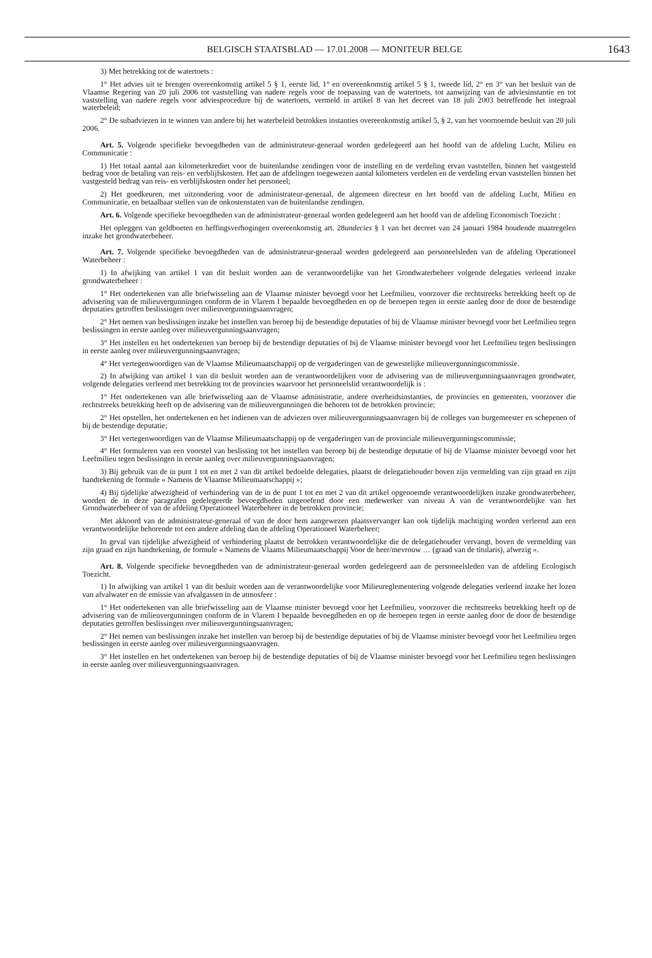BELGISCH STAATSBLAD — 17.01.2008 — MONITEUR BELGE
1643
3) Met betrekking tot de watertoets :
1° Het advies uit te brengen overeenkomstig artikel 5 § 1, eerste lid, 1° en overeenkomstig artikel 5 § 1, tweede lid, 2° en 3° van het besluit van de Vlaamse Regering van 20 juli 2006 tot vaststelling van nadere regels voor de toepassing van de watertoets, tot aanwijzing van de adviesinstantie en tot vaststelling van nadere regels voor adviesprocedure bij de watertoets, vermeld in artikel 8 van het decreet van 18 juli 2003 betreffende het integraal waterbeleid;
2° De subadviezen in te winnen van andere bij het waterbeleid betrokken instanties overeenkomstig artikel 5, § 2, van het voornoemde besluit van 20 juli 2006.
Art. 5. Volgende specifieke bevoegdheden van de administrateur-generaal worden gedelegeerd aan het hoofd van de afdeling Lucht, Milieu en Communicatie :
1) Het totaal aantal aan kilometerkrediet voor de buitenlandse zendingen voor de instelling en de verdeling ervan vaststellen, binnen het vastgesteld bedrag voor de betaling van reis- en verblijfskosten. Het aan de afdelingen toegewezen aantal kilometers verdelen en de verdeling ervan vaststellen binnen het vastgesteld bedrag van reis- en verblijfskosten onder het personeel;
2) Het goedkeuren, met uitzondering voor de administrateur-generaal, de algemeen directeur en het hoofd van de afdeling Lucht, Milieu en Communicatie, en betaalbaar stellen van de onkostenstaten van de buitenlandse zendingen.
Art. 6. Volgende specifieke bevoegdheden van de administrateur-generaal worden gedelegeerd aan het hoofd van de afdeling Economisch Toezicht :
Het opleggen van geldboeten en heffingsverhogingen overeenkomstig art. 28undecies § 1 van het decreet van 24 januari 1984 houdende maatregelen inzake het grondwaterbeheer.
Art. 7. Volgende specifieke bevoegdheden van de administrateur-generaal worden gedelegeerd aan personeelsleden van de afdeling Operationeel Waterbeheer :
1) In afwijking van artikel 1 van dit besluit worden aan de verantwoordelijke van het Grondwaterbeheer volgende delegaties verleend inzake grondwaterbeheer :
1° Het ondertekenen van alle briefwisseling aan de Vlaamse minister bevoegd voor het Leefmilieu, voorzover die rechtstreeks betrekking heeft op de advisering van de milieuvergunningen conform de in Vlarem I bepaalde bevoegdheden en op de beroepen tegen in eerste aanleg door de door de bestendige deputaties getroffen beslissingen over milieuvergunningsaanvragen;
2° Het nemen van beslissingen inzake het instellen van beroep bij de bestendige deputaties of bij de Vlaamse minister bevoegd voor het Leefmilieu tegen beslissingen in eerste aanleg over milieuvergunningsaanvragen;
3° Het instellen en het ondertekenen van beroep bij de bestendige deputaties of bij de Vlaamse minister bevoegd voor het Leefmilieu tegen beslissingen in eerste aanleg over milieuvergunningsaanvragen;
4° Het vertegenwoordigen van de Vlaamse Milieumaatschappij op de vergaderingen van de gewestelijke milieuvergunningscommissie.
2) In afwijking van artikel 1 van dit besluit worden aan de verantwoordelijken voor de advisering van de milieuvergunningsaanvragen grondwater, volgende delegaties verleend met betrekking tot de provincies waarvoor het personeelslid verantwoordelijk is :
1° Het ondertekenen van alle briefwisseling aan de Vlaamse administratie, andere overheidsinstanties, de provincies en gemeenten, voorzover die rechtstreeks betrekking heeft op de advisering van de milieuvergunningen die behoren tot de betrokken provincie;
2° Het opstellen, het ondertekenen en het indienen van de adviezen over milieuvergunningsaanvragen bij de colleges van burgemeester en schepenen of bij de bestendige deputatie;
3° Het vertegenwoordigen van de Vlaamse Milieumaatschappij op de vergaderingen van de provinciale milieuvergunningscommissie;
4° Het formuleren van een voorstel van beslissing tot het instellen van beroep bij de bestendige deputatie of bij de Vlaamse minister bevoegd voor het Leefmilieu tegen beslissingen in eerste aanleg over milieuvergunningsaanvragen;
3) Bij gebruik van de in punt 1 tot en met 2 van dit artikel bedoelde delegaties, plaatst de delegatiehouder boven zijn vermelding van zijn graad en zijn handtekening de formule « Namens de Vlaamse Milieumaatschappij »;
4) Bij tijdelijke afwezigheid of verhindering van de in de punt 1 tot en met 2 van dit artikel opgenoemde verantwoordelijken inzake grondwaterbeheer, worden de in deze paragrafen gedelegeerde bevoegdheden uitgeoefend door een medewerker van niveau A van de verantwoordelijke van het Grondwaterbeheer of van de afdeling Operationeel Waterbeheer in de betrokken provincie;
Met akkoord van de administrateur-generaal of van de door hem aangewezen plaatsvervanger kan ook tijdelijk machtiging worden verleend aan een verantwoordelijke behorende tot een andere afdeling dan de afdeling Operationeel Waterbeheer;
In geval van tijdelijke afwezigheid of verhindering plaatst de betrokken verantwoordelijke die de delegatiehouder vervangt, boven de vermelding van zijn graad en zijn handtekening, de formule « Namens de Vlaams Milieumaatschappij Voor de heer/mevrouw … (graad van de titularis), afwezig ».
Art. 8. Volgende specifieke bevoegdheden van de administrateur-generaal worden gedelegeerd aan de personeelsleden van de afdeling Ecologisch Toezicht.
1) In afwijking van artikel 1 van dit besluit worden aan de verantwoordelijke voor Milieureglementering volgende delegaties verleend inzake het lozen van afvalwater en de emissie van afvalgassen in de atmosfeer :
1° Het ondertekenen van alle briefwisseling aan de Vlaamse minister bevoegd voor het Leefmilieu, voorzover die rechtstreeks betrekking heeft op de advisering van de milieuvergunningen conform de in Vlarem I bepaalde bevoegdheden en op de beroepen tegen in eerste aanleg door de door de bestendige deputaties getroffen beslissingen over milieuvergunningsaanvragen;
2° Het nemen van beslissingen inzake het instellen van beroep bij de bestendige deputaties of bij de Vlaamse minister bevoegd voor het Leefmilieu tegen beslissingen in eerste aanleg over milieuvergunningsaanvragen.
3° Het instellen en het ondertekenen van beroep bij de bestendige deputaties of bij de Vlaamse minister bevoegd voor het Leefmilieu tegen beslissingen in eerste aanleg over milieuvergunningsaanvragen.